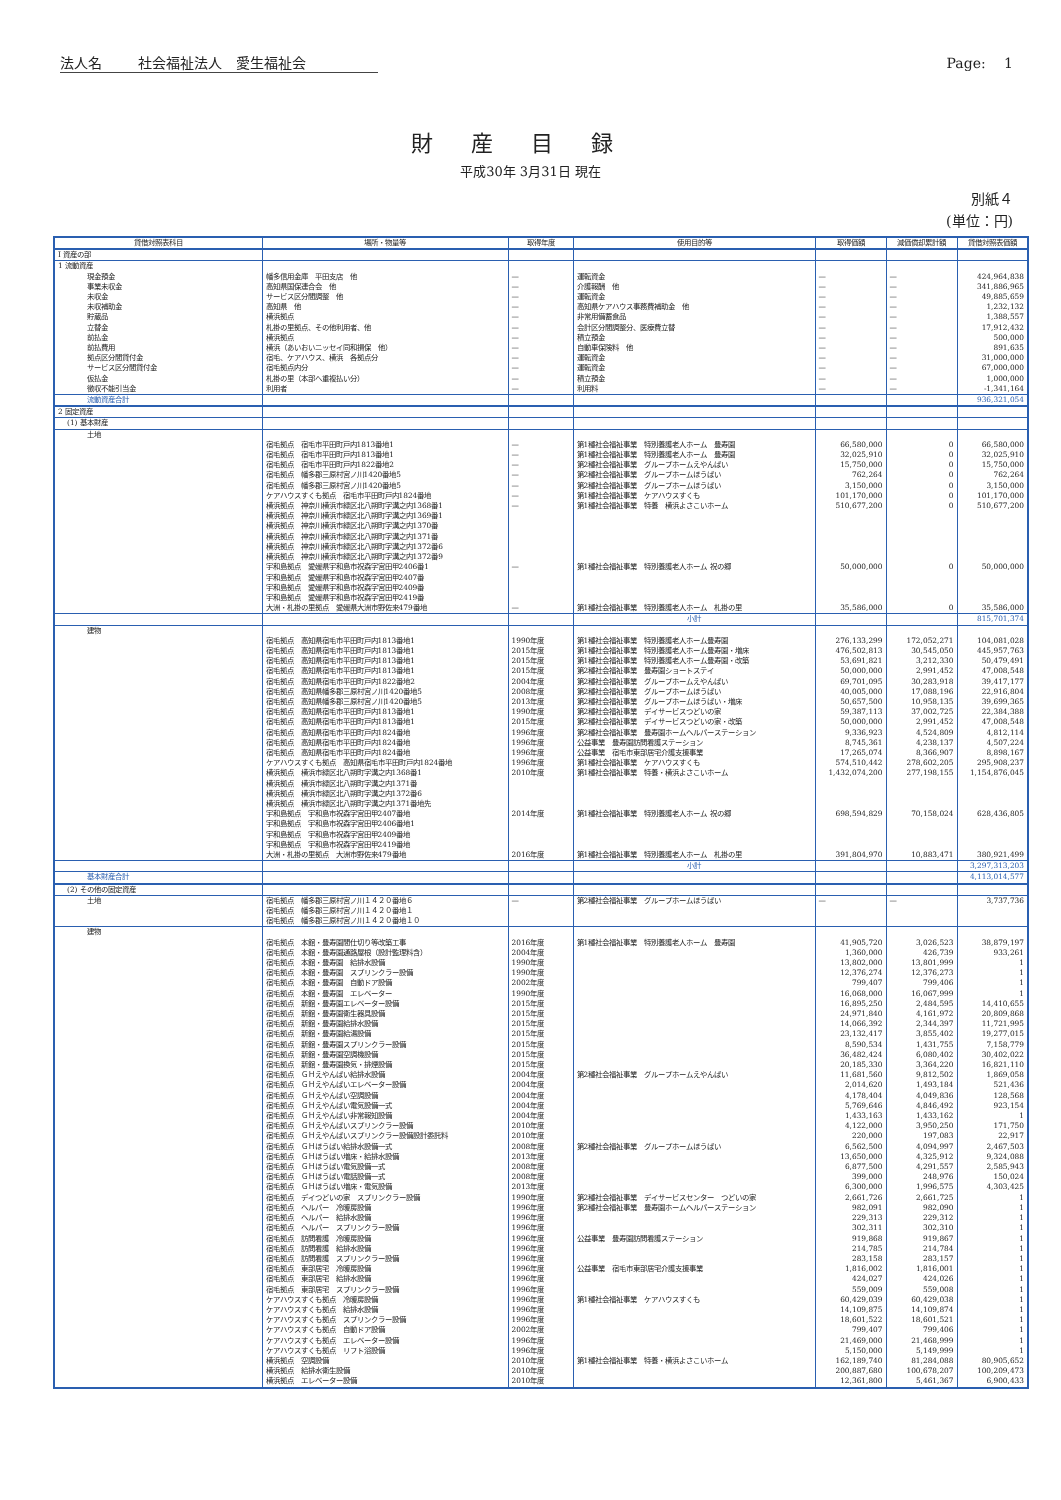法人名 社会福祉法人　愛生福祉会 Page:　 1
財産目録
平成30年 3月31日 現在
別紙４
(単位：円)
| 貸借対照表科目 | 場所・物量等 | 取得年度 | 使用目的等 | 取得価額 | 減価償却累計額 | 貸借対照表価額 |
| --- | --- | --- | --- | --- | --- | --- |
| I 資産の部 | | | | | | |
| 1 流動資産 | | | | | | |
| 現金預金 | 幡多信用金庫 平田支店 他 | — | 運転資金 | — | — | 424,964,838 |
| 事業未収金 | 高知県国保連合会 他 | — | 介護報酬 他 | — | — | 341,886,965 |
| 未収金 | サービス区分間調整 他 | — | 運転資金 | — | — | 49,885,659 |
| 未収補助金 | 高知県 他 | — | 高知県ケアハウス事務費補助金 他 | — | — | 1,232,132 |
| 貯蔵品 | 横浜拠点 | — | 非常用備蓄食品 | — | — | 1,388,557 |
| 立替金 | 札掛の里拠点、その他利用者、他 | — | 会計区分間調整分、医療費立替 | — | — | 17,912,432 |
| 前払金 | 横浜拠点 | — | 積立預金 | — | — | 500,000 |
| 前払費用 | 横浜（あいおいニッセイ同和損保 他） | — | 自動車保険料 他 | — | — | 891,635 |
| 拠点区分間貸付金 | 宿毛、ケアハウス、横浜 各拠点分 | — | 運転資金 | — | — | 31,000,000 |
| サービス区分間貸付金 | 宿毛拠点内分 | — | 運転資金 | — | — | 67,000,000 |
| 仮払金 | 札掛の里（本部へ重複払い分） | — | 積立預金 | — | — | 1,000,000 |
| 徴収不能引当金 | 利用者 | — | 利用料 | — | — | -1,341,164 |
| 流動資産合計 | | | | | | 936,321,054 |
| 2 固定資産 | | | | | | |
| (1) 基本財産 | | | | | | |
| 土地 | | | | | | |
| | 宿毛拠点 宿毛市平田町戸内1813番地1 | — | 第1種社会福祉事業 特別養護老人ホーム 豊寿園 | 66,580,000 | 0 | 66,580,000 |
| | 宿毛拠点 宿毛市平田町戸内1813番地1 | — | 第1種社会福祉事業 特別養護老人ホーム 豊寿園 | 32,025,910 | 0 | 32,025,910 |
| | 宿毛拠点 宿毛市平田町戸内1822番地2 | — | 第2種社会福祉事業 グループホームえやんばい | 15,750,000 | 0 | 15,750,000 |
| | 宿毛拠点 幡多郡三原村宮ノ川1420番地5 | — | 第2種社会福祉事業 グループホームほうばい | 762,264 | 0 | 762,264 |
| | 宿毛拠点 幡多郡三原村宮ノ川1420番地5 | — | 第2種社会福祉事業 グループホームほうばい | 3,150,000 | 0 | 3,150,000 |
| | ケアハウスすくも拠点 宿毛市平田町戸内1824番地 | — | 第1種社会福祉事業 ケアハウスすくも | 101,170,000 | 0 | 101,170,000 |
| | 横浜拠点 神奈川横浜市緑区北八朔町字溝之内1368番1 | — | 第1種社会福祉事業 特養 横浜よさこいホーム | 510,677,200 | 0 | 510,677,200 |
| | 横浜拠点 神奈川横浜市緑区北八朔町字溝之内1369番1 | | | | | |
| | 横浜拠点 神奈川横浜市緑区北八朔町字溝之内1370番 | | | | | |
| | 横浜拠点 神奈川横浜市緑区北八朔町字溝之内1371番 | | | | | |
| | 横浜拠点 神奈川横浜市緑区北八朔町字溝之内1372番6 | | | | | |
| | 横浜拠点 神奈川横浜市緑区北八朔町字溝之内1372番9 | | | | | |
| | 宇和島拠点 愛媛県宇和島市祝森字宮田甲2406番1 | — | 第1種社会福祉事業 特別養護老人ホーム 祝の郷 | 50,000,000 | 0 | 50,000,000 |
| | 宇和島拠点 愛媛県宇和島市祝森字宮田甲2407番 | | | | | |
| | 宇和島拠点 愛媛県宇和島市祝森字宮田甲2409番 | | | | | |
| | 宇和島拠点 愛媛県宇和島市祝森字宮田甲2419番 | | | | | |
| | 大洲・札掛の里拠点 愛媛県大洲市野佐来479番地 | — | 第1種社会福祉事業 特別養護老人ホーム 札掛の里 | 35,586,000 | 0 | 35,586,000 |
| | | | 小計 | | | 815,701,374 |
| 建物 | | | | | | |
| | 宿毛拠点 高知県宿毛市平田町戸内1813番地1 | 1990年度 | 第1種社会福祉事業 特別養護老人ホーム豊寿園 | 276,133,299 | 172,052,271 | 104,081,028 |
| | 宿毛拠点 高知県宿毛市平田町戸内1813番地1 | 2015年度 | 第1種社会福祉事業 特別養護老人ホーム豊寿園・増床 | 476,502,813 | 30,545,050 | 445,957,763 |
| | 宿毛拠点 高知県宿毛市平田町戸内1813番地1 | 2015年度 | 第1種社会福祉事業 特別養護老人ホーム豊寿園・改築 | 53,691,821 | 3,212,330 | 50,479,491 |
| | 宿毛拠点 高知県宿毛市平田町戸内1813番地1 | 2015年度 | 第2種社会福祉事業 豊寿園ショートステイ | 50,000,000 | 2,991,452 | 47,008,548 |
| | 宿毛拠点 高知県宿毛市平田町戸内1822番地2 | 2004年度 | 第2種社会福祉事業 グループホームえやんばい | 69,701,095 | 30,283,918 | 39,417,177 |
| | 宿毛拠点 高知県幡多郡三原村宮ノ川1420番地5 | 2008年度 | 第2種社会福祉事業 グループホームほうばい | 40,005,000 | 17,088,196 | 22,916,804 |
| | 宿毛拠点 高知県幡多郡三原村宮ノ川1420番地5 | 2013年度 | 第2種社会福祉事業 グループホームほうばい・増床 | 50,657,500 | 10,958,135 | 39,699,365 |
| | 宿毛拠点 高知県宿毛市平田町戸内1813番地1 | 1990年度 | 第2種社会福祉事業 デイサービスつどいの家 | 59,387,113 | 37,002,725 | 22,384,388 |
| | 宿毛拠点 高知県宿毛市平田町戸内1813番地1 | 2015年度 | 第2種社会福祉事業 デイサービスつどいの家・改築 | 50,000,000 | 2,991,452 | 47,008,548 |
| | 宿毛拠点 高知県宿毛市平田町戸内1824番地 | 1996年度 | 第2種社会福祉事業 豊寿園ホームヘルパーステーション | 9,336,923 | 4,524,809 | 4,812,114 |
| | 宿毛拠点 高知県宿毛市平田町戸内1824番地 | 1996年度 | 公益事業 豊寿園訪問看護ステーション | 8,745,361 | 4,238,137 | 4,507,224 |
| | 宿毛拠点 高知県宿毛市平田町戸内1824番地 | 1996年度 | 公益事業 宿毛市東部居宅介護支援事業 | 17,265,074 | 8,366,907 | 8,898,167 |
| | ケアハウスすくも拠点 高知県宿毛市平田町戸内1824番地 | 1996年度 | 第1種社会福祉事業 ケアハウスすくも | 574,510,442 | 278,602,205 | 295,908,237 |
| | 横浜拠点 横浜市緑区北八朔町字溝之内1368番1 | 2010年度 | 第1種社会福祉事業 特養・横浜よさこいホーム | 1,432,074,200 | 277,198,155 | 1,154,876,045 |
| | 横浜拠点 横浜市緑区北八朔町字溝之内1371番 | | | | | |
| | 横浜拠点 横浜市緑区北八朔町字溝之内1372番6 | | | | | |
| | 横浜拠点 横浜市緑区北八朔町字溝之内1371番地先 | | | | | |
| | 宇和島拠点 宇和島市祝森字宮田甲2407番地 | 2014年度 | 第1種社会福祉事業 特別養護老人ホーム 祝の郷 | 698,594,829 | 70,158,024 | 628,436,805 |
| | 宇和島拠点 宇和島市祝森字宮田甲2406番地1 | | | | | |
| | 宇和島拠点 宇和島市祝森字宮田甲2409番地 | | | | | |
| | 宇和島拠点 宇和島市祝森字宮田甲2419番地 | | | | | |
| | 大洲・札掛の里拠点 大洲市野佐来479番地 | 2016年度 | 第1種社会福祉事業 特別養護老人ホーム 札掛の里 | 391,804,970 | 10,883,471 | 380,921,499 |
| | | | 小計 | | | 3,297,313,203 |
| 基本財産合計 | | | | | | 4,113,014,577 |
| (2) その他の固定資産 | | | | | | |
| 土地 | 宿毛拠点 幡多郡三原村宮ノ川１４２０番地６ | — | 第2種社会福祉事業 グループホームほうばい | — | — | 3,737,736 |
| | 宿毛拠点 幡多郡三原村宮ノ川１４２０番地１ | | | | | |
| | 宿毛拠点 幡多郡三原村宮ノ川１４２０番地１０ | | | | | |
| 建物 | | | | | | |
| | 宿毛拠点 本館・豊寿園間仕切り等改築工事 | 2016年度 | 第1種社会福祉事業 特別養護老人ホーム 豊寿園 | 41,905,720 | 3,026,523 | 38,879,197 |
| | 宿毛拠点 本館・豊寿園通路屋根（設計監理料含） | 2004年度 | | 1,360,000 | 426,739 | 933,261 |
| | 宿毛拠点 本館・豊寿園 給排水設備 | 1990年度 | | 13,802,000 | 13,801,999 | 1 |
| | 宿毛拠点 本館・豊寿園 スプリンクラー設備 | 1990年度 | | 12,376,274 | 12,376,273 | 1 |
| | 宿毛拠点 本館・豊寿園 自動ドア設備 | 2002年度 | | 799,407 | 799,406 | 1 |
| | 宿毛拠点 本館・豊寿園 エレベーター | 1990年度 | | 16,068,000 | 16,067,999 | 1 |
| | 宿毛拠点 新館・豊寿園エレベーター設備 | 2015年度 | | 16,895,250 | 2,484,595 | 14,410,655 |
| | 宿毛拠点 新館・豊寿園衛生器具設備 | 2015年度 | | 24,971,840 | 4,161,972 | 20,809,868 |
| | 宿毛拠点 新館・豊寿園給排水設備 | 2015年度 | | 14,066,392 | 2,344,397 | 11,721,995 |
| | 宿毛拠点 新館・豊寿園給湯設備 | 2015年度 | | 23,132,417 | 3,855,402 | 19,277,015 |
| | 宿毛拠点 新館・豊寿園スプリンクラー設備 | 2015年度 | | 8,590,534 | 1,431,755 | 7,158,779 |
| | 宿毛拠点 新館・豊寿園空調機設備 | 2015年度 | | 36,482,424 | 6,080,402 | 30,402,022 |
| | 宿毛拠点 新館・豊寿園換気・排煙設備 | 2015年度 | | 20,185,330 | 3,364,220 | 16,821,110 |
| | 宿毛拠点 ＧＨえやんばい給排水設備 | 2004年度 | 第2種社会福祉事業 グループホームえやんばい | 11,681,560 | 9,812,502 | 1,869,058 |
| | 宿毛拠点 ＧＨえやんばいエレベーター設備 | 2004年度 | | 2,014,620 | 1,493,184 | 521,436 |
| | 宿毛拠点 ＧＨえやんばい空調設備 | 2004年度 | | 4,178,404 | 4,049,836 | 128,568 |
| | 宿毛拠点 ＧＨえやんばい電気設備一式 | 2004年度 | | 5,769,646 | 4,846,492 | 923,154 |
| | 宿毛拠点 ＧＨえやんばい非常報知設備 | 2004年度 | | 1,433,163 | 1,433,162 | 1 |
| | 宿毛拠点 ＧＨえやんばいスプリンクラー設備 | 2010年度 | | 4,122,000 | 3,950,250 | 171,750 |
| | 宿毛拠点 ＧＨえやんばいスプリンクラー設備設計委託料 | 2010年度 | | 220,000 | 197,083 | 22,917 |
| | 宿毛拠点 ＧＨほうばい給排水設備一式 | 2008年度 | 第2種社会福祉事業 グループホームほうばい | 6,562,500 | 4,094,997 | 2,467,503 |
| | 宿毛拠点 ＧＨほうばい増床・給排水設備 | 2013年度 | | 13,650,000 | 4,325,912 | 9,324,088 |
| | 宿毛拠点 ＧＨほうばい電気設備一式 | 2008年度 | | 6,877,500 | 4,291,557 | 2,585,943 |
| | 宿毛拠点 ＧＨほうばい電話設備一式 | 2008年度 | | 399,000 | 248,976 | 150,024 |
| | 宿毛拠点 ＧＨほうばい増床・電気設備 | 2013年度 | | 6,300,000 | 1,996,575 | 4,303,425 |
| | 宿毛拠点 デイつどいの家 スプリンクラー設備 | 1990年度 | 第2種社会福祉事業 デイサービスセンター つどいの家 | 2,661,726 | 2,661,725 | 1 |
| | 宿毛拠点 ヘルパー 冷暖房設備 | 1996年度 | 第2種社会福祉事業 豊寿園ホームヘルパーステーション | 982,091 | 982,090 | 1 |
| | 宿毛拠点 ヘルパー 給排水設備 | 1996年度 | | 229,313 | 229,312 | 1 |
| | 宿毛拠点 ヘルパー スプリンクラー設備 | 1996年度 | | 302,311 | 302,310 | 1 |
| | 宿毛拠点 訪問看護 冷暖房設備 | 1996年度 | 公益事業 豊寿園訪問看護ステーション | 919,868 | 919,867 | 1 |
| | 宿毛拠点 訪問看護 給排水設備 | 1996年度 | | 214,785 | 214,784 | 1 |
| | 宿毛拠点 訪問看護 スプリンクラー設備 | 1996年度 | | 283,158 | 283,157 | 1 |
| | 宿毛拠点 東部居宅 冷暖房設備 | 1996年度 | 公益事業 宿毛市東部居宅介護支援事業 | 1,816,002 | 1,816,001 | 1 |
| | 宿毛拠点 東部居宅 給排水設備 | 1996年度 | | 424,027 | 424,026 | 1 |
| | 宿毛拠点 東部居宅 スプリンクラー設備 | 1996年度 | | 559,009 | 559,008 | 1 |
| | ケアハウスすくも拠点 冷暖房設備 | 1996年度 | 第1種社会福祉事業 ケアハウスすくも | 60,429,039 | 60,429,038 | 1 |
| | ケアハウスすくも拠点 給排水設備 | 1996年度 | | 14,109,875 | 14,109,874 | 1 |
| | ケアハウスすくも拠点 スプリンクラー設備 | 1996年度 | | 18,601,522 | 18,601,521 | 1 |
| | ケアハウスすくも拠点 自動ドア設備 | 2002年度 | | 799,407 | 799,406 | 1 |
| | ケアハウスすくも拠点 エレベーター設備 | 1996年度 | | 21,469,000 | 21,468,999 | 1 |
| | ケアハウスすくも拠点 リフト浴設備 | 1996年度 | | 5,150,000 | 5,149,999 | 1 |
| | 横浜拠点 空調設備 | 2010年度 | 第1種社会福祉事業 特養・横浜よさこいホーム | 162,189,740 | 81,284,088 | 80,905,652 |
| | 横浜拠点 給排水衛生設備 | 2010年度 | | 200,887,680 | 100,678,207 | 100,209,473 |
| | 横浜拠点 エレベーター設備 | 2010年度 | | 12,361,800 | 5,461,367 | 6,900,433 |